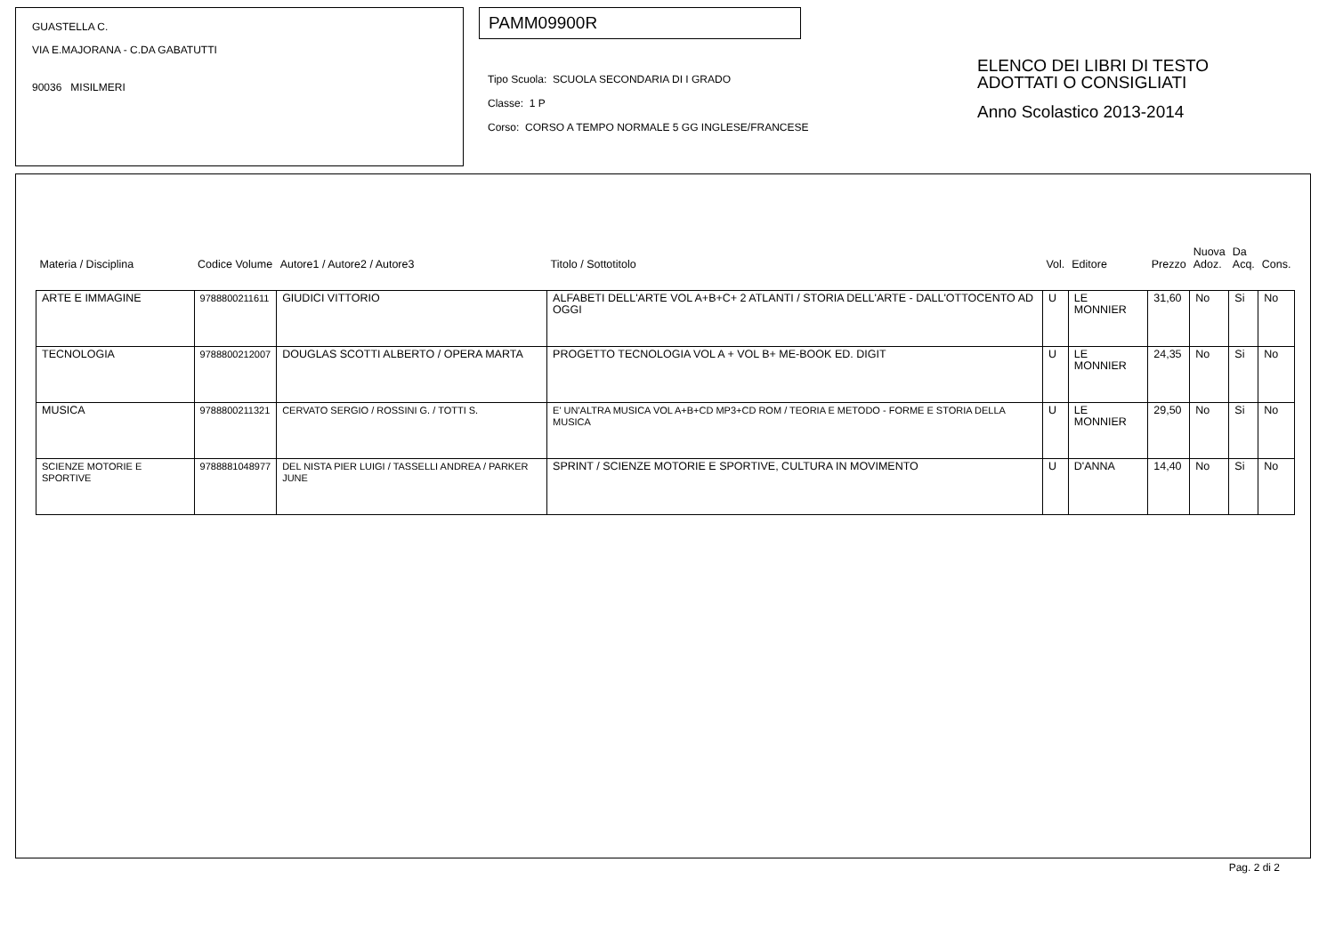GUASTELLA C.
VIA E.MAJORANA - C.DA GABATUTTI
90036 MISILMERI
PAMM09900R
Tipo Scuola: SCUOLA SECONDARIA DI I GRADO
Classe: 1 P
Corso: CORSO A TEMPO NORMALE 5 GG INGLESE/FRANCESE
ELENCO DEI LIBRI DI TESTO
ADOTTATI O CONSIGLIATI
Anno Scolastico 2013-2014
| Materia / Disciplina | Codice Volume | Autore1 / Autore2 / Autore3 | Titolo / Sottotitolo | Vol. | Editore | Prezzo | Nuova Adoz. | Da Acq. | Cons. |
| --- | --- | --- | --- | --- | --- | --- | --- | --- | --- |
| ARTE E IMMAGINE | 9788800211611 | GIUDICI VITTORIO | ALFABETI DELL'ARTE VOL A+B+C+ 2 ATLANTI / STORIA DELL'ARTE - DALL'OTTOCENTO AD OGGI | U | LE MONNIER | 31,60 | No | Si | No |
| TECNOLOGIA | 9788800212007 | DOUGLAS SCOTTI ALBERTO / OPERA MARTA | PROGETTO TECNOLOGIA VOL A + VOL B+ ME-BOOK ED. DIGIT | U | LE MONNIER | 24,35 | No | Si | No |
| MUSICA | 9788800211321 | CERVATO SERGIO / ROSSINI G. / TOTTI S. | E' UN'ALTRA MUSICA VOL A+B+CD MP3+CD ROM / TEORIA E METODO - FORME E STORIA DELLA MUSICA | U | LE MONNIER | 29,50 | No | Si | No |
| SCIENZE MOTORIE E SPORTIVE | 9788881048977 | DEL NISTA PIER LUIGI / TASSELLI ANDREA / PARKER JUNE | SPRINT / SCIENZE MOTORIE E SPORTIVE, CULTURA IN MOVIMENTO | U | D'ANNA | 14,40 | No | Si | No |
Pag. 2 di 2